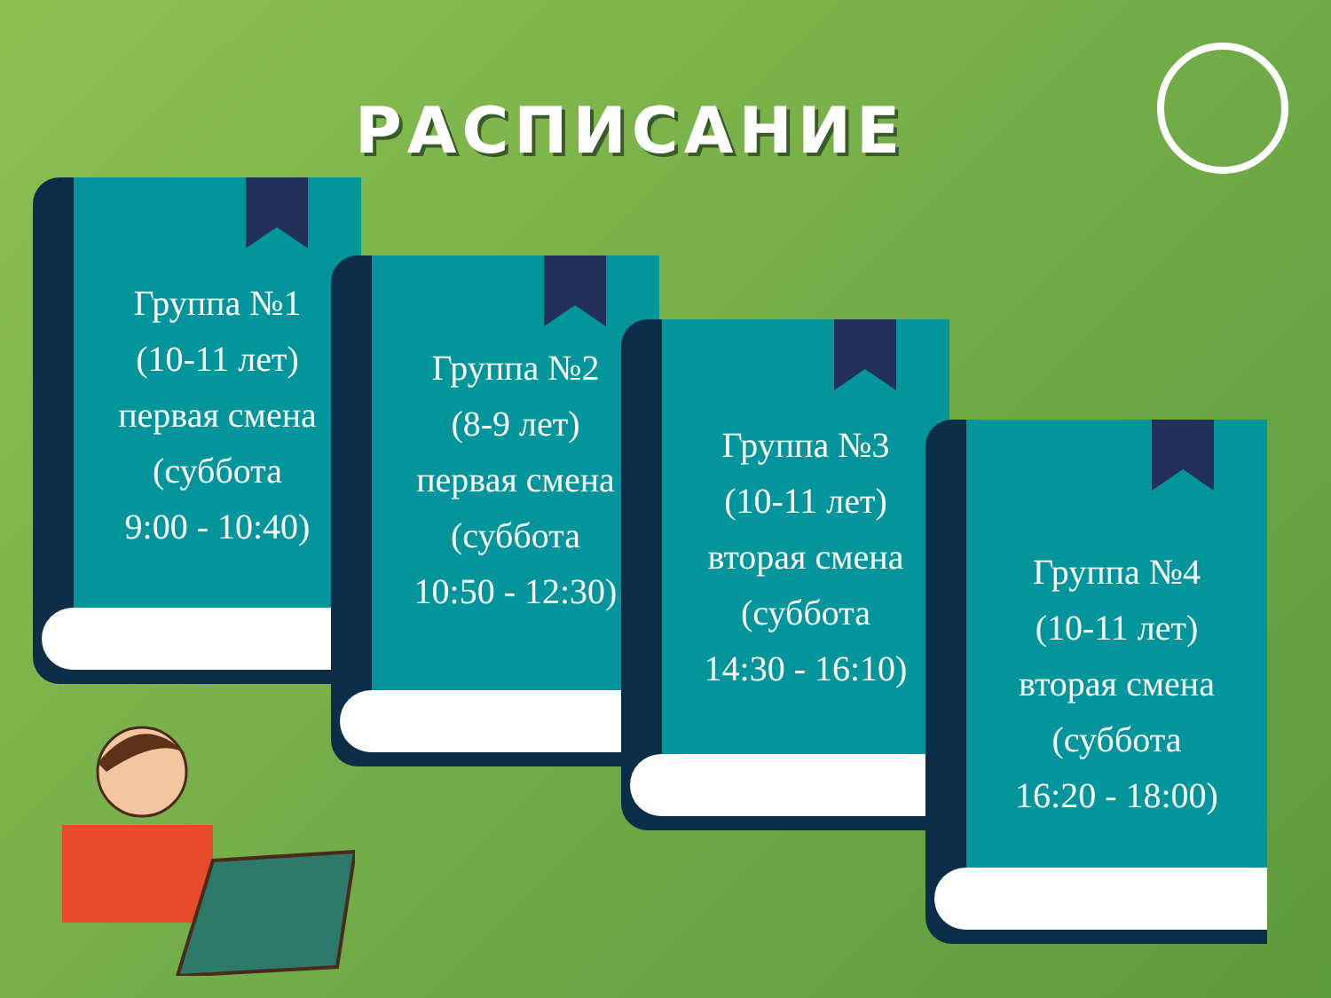РАСПИСАНИЕ
Группа №1
(10-11 лет)
первая смена
(суббота
9:00 - 10:40)
Группа №2
(8-9 лет)
первая смена
(суббота
10:50 - 12:30)
Группа №3
(10-11 лет)
вторая смена
(суббота
14:30 - 16:10)
Группа №4
(10-11 лет)
вторая смена
(суббота
16:20 - 18:00)